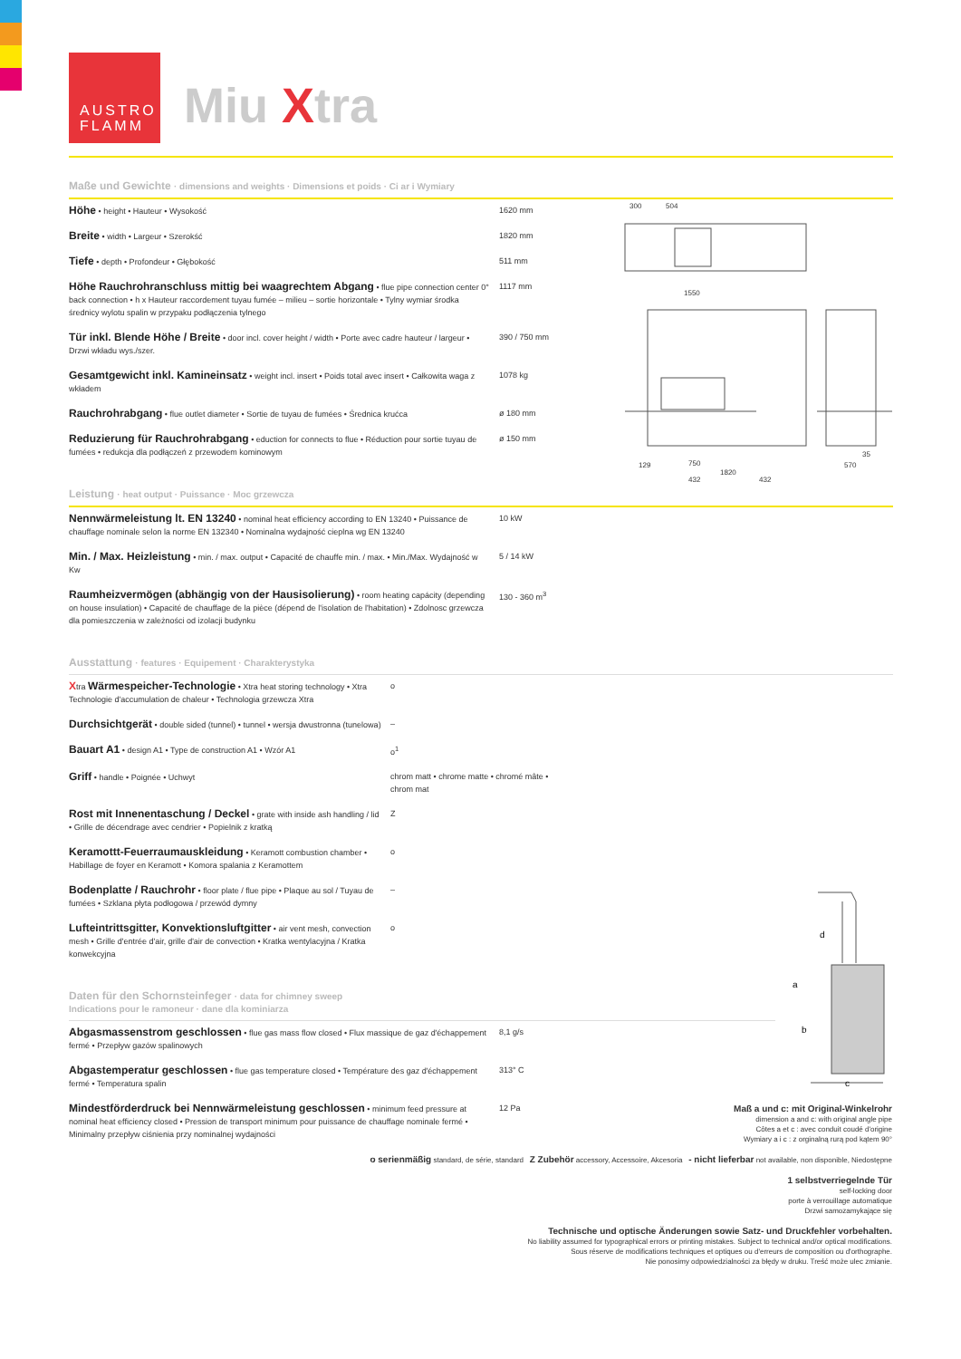AUSTRO
FLAMM
Miu Xtra
Maße und Gewichte · dimensions and weights · Dimensions et poids · Ci ar i Wymiary
| Höhe • height • Hauteur • Wysokość | 1620 mm |
| Breite • width • Largeur • Szerokść | 1820 mm |
| Tiefe • depth • Profondeur • Głębokość | 511 mm |
| Höhe Rauchrohranschluss mittig bei waagrechtem Abgang • flue pipe connection center 0° back connection • h x Hauteur raccordement tuyau fumée – milieu – sortie horizontale • Tylny wymiar środka średnicy wylotu spalin w przypaku podłączenia tylnego | 1117 mm |
| Tür inkl. Blende Höhe / Breite • door incl. cover height / width • Porte avec cadre hauteur / largeur • Drzwi wkładu wys./szer. | 390 / 750 mm |
| Gesamtgewicht inkl. Kamineinsatz • weight incl. insert • Poids total avec insert • Całkowita waga z wkładem | 1078 kg |
| Rauchrohrabgang • flue outlet diameter • Sortie de tuyau de fumées • Średnica krućca | ø 180 mm |
| Reduzierung für Rauchrohrabgang • eduction for connects to flue • Réduction pour sortie tuyau de fumées • redukcja dla podłączeń z przewodem kominowym | ø 150 mm |
Leistung · heat output · Puissance · Moc grzewcza
| Nennwärmeleistung lt. EN 13240 • nominal heat efficiency according to EN 13240 • Puissance de chauffage nominale selon la norme EN 132340 • Nominalna wydajność cieplna wg EN 13240 | 10 kW |
| Min. / Max. Heizleistung • min. / max. output • Capacité de chauffe min. / max. • Min./Max. Wydajność w Kw | 5 / 14 kW |
| Raumheizvermögen (abhängig von der Hausisolierung) • room heating capácity (depending on house insulation) • Capacité de chauffage de la pièce (dépend de l'isolation de l'habitation) • Zdolnosc grzewcza dla pomieszczenia w zależności od izolacji budynku | 130 - 360 m<sup>3</sup> |
Ausstattung · features · Equipement · Charakterystyka
| X tra Wärmespeicher-Technologie • Xtra heat storing technology • Xtra Technologie d'accumulation de chaleur • Technologia grzewcza Xtra | o |
| Durchsichtgerät • double sided (tunnel) • tunnel • wersja dwustronna (tunelowa) | – |
| Bauart A1 • design A1 • Type de construction A1 • Wzór A1 | o<sup>1</sup> |
| Griff • handle • Poignée • Uchwyt | chrom matt • chrome matte • chromé mâte • chrom mat |
| Rost mit Innenentaschung / Deckel • grate with inside ash handling / lid • Grille de décendrage avec cendrier • Popielnik z kratką | Z |
| Keramottt-Feuerraumauskleidung • Keramott combustion chamber • Habillage de foyer en Keramott • Komora spalania z Keramottem | o |
| Bodenplatte / Rauchrohr • floor plate / flue pipe • Plaque au sol / Tuyau de fumées • Szklana płyta podłogowa / przewód dymny | – |
| Lufteintrittsgitter, Konvektionsluftgitter • air vent mesh, convection mesh • Grille d'entrée d'air, grille d'air de convection • Kratka wentylacyjna / Kratka konwekcyjna | o |
Daten für den Schornsteinfeger · data for chimney sweep
Indications pour le ramoneur · dane dla kominiarza
| Abgasmassenstrom geschlossen • flue gas mass flow closed • Flux massique de gaz d'échappement fermé • Przepływ gazów spalinowych | 8,1 g/s |
| Abgastemperatur geschlossen • flue gas temperature closed • Température des gaz d'échappement fermé • Temperatura spalin | 313° C |
| Mindestförderdruck bei Nennwärmeleistung geschlossen • minimum feed pressure at nominal heat efficiency closed • Pression de transport minimum pour puissance de chauffage nominale fermé • Minimalny przepływ ciśnienia przy nominalnej wydajności | 12 Pa |
300
504
1550
129
750
1820
432
432
570
35
d
a
b
c
Maß a und c: mit Original-Winkelrohr
dimension a and c: with original angle pipe
Côtes a et c : avec conduit coudé d'origine
Wymiary a i c : z orginalną rurą pod kątem 90°
o serienmäßig standard, de série, standard Z Zubehör accessory, Accessoire, Akcesoria - nicht lieferbar not available, non disponible, Niedostępne
1 selbstverriegelnde Tür
self-locking door
porte à verrouillage automatique
Drzwi samozamykające się
Technische und optische Änderungen sowie Satz- und Druckfehler vorbehalten.
No liability assumed for typographical errors or printing mistakes. Subject to technical and/or optical modifications.
Sous réserve de modifications techniques et optiques ou d'erreurs de composition ou d'orthographe.
Nie ponosimy odpowiedzialności za błędy w druku. Treść może ulec zmianie.